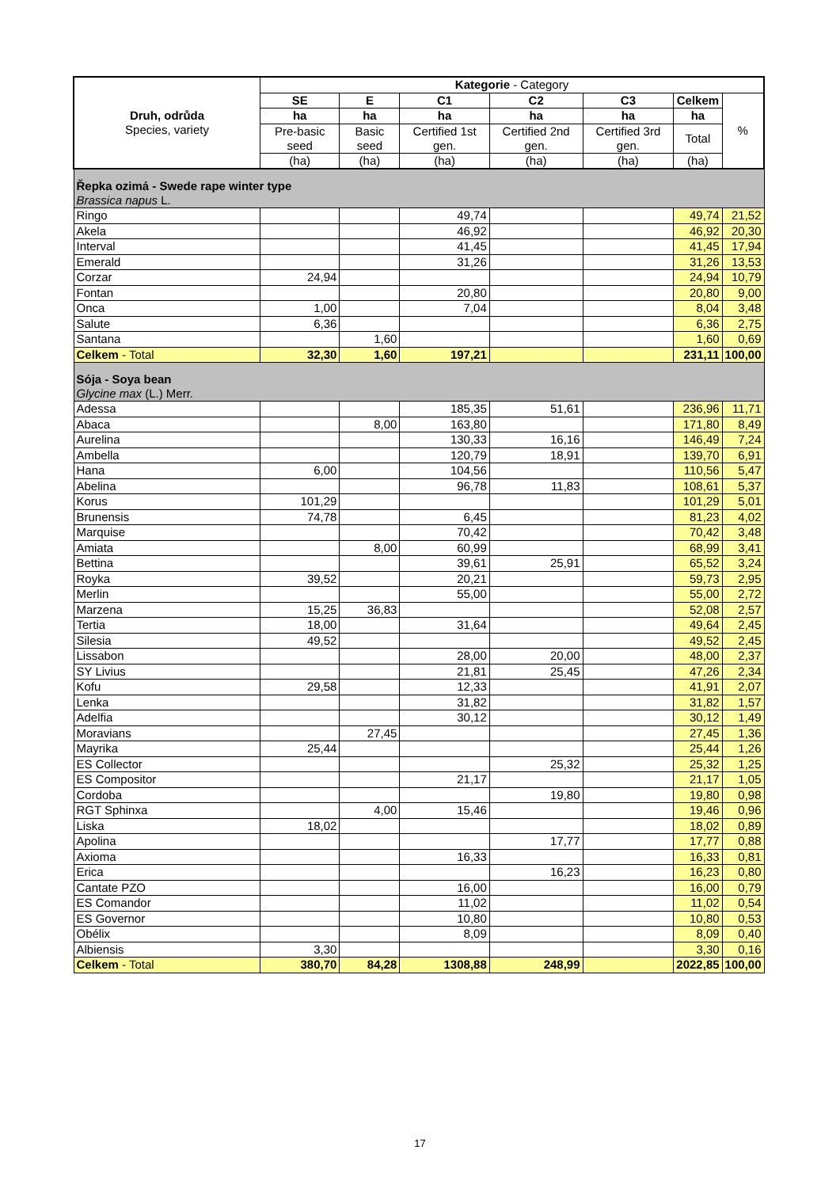| Druh, odrůda Species, variety | Kategorie - Category | | | | | | |
| --- | --- | --- | --- | --- | --- | --- | --- |
| | SE | E | C1 | C2 | C3 | Celkem | % |
| | ha | ha | ha | ha | ha | ha | |
| | Pre-basic seed | Basic seed | Certified 1st gen. | Certified 2nd gen. | Certified 3rd gen. | Total | |
| | (ha) | (ha) | (ha) | (ha) | (ha) | (ha) | |
| Řepka ozimá - Swede rape winter type Brassica napus L. | | | | | | | |
| Ringo | | | 49,74 | | | 49,74 | 21,52 |
| Akela | | | 46,92 | | | 46,92 | 20,30 |
| Interval | | | 41,45 | | | 41,45 | 17,94 |
| Emerald | | | 31,26 | | | 31,26 | 13,53 |
| Corzar | 24,94 | | | | | 24,94 | 10,79 |
| Fontan | | | 20,80 | | | 20,80 | 9,00 |
| Onca | 1,00 | | 7,04 | | | 8,04 | 3,48 |
| Salute | 6,36 | | | | | 6,36 | 2,75 |
| Santana | | 1,60 | | | | 1,60 | 0,69 |
| Celkem - Total | 32,30 | 1,60 | 197,21 | | | 231,11 | 100,00 |
| Sója - Soya bean Glycine max (L.) Merr. | | | | | | | |
| Adessa | | | 185,35 | 51,61 | | 236,96 | 11,71 |
| Abaca | | 8,00 | 163,80 | | | 171,80 | 8,49 |
| Aurelina | | | 130,33 | 16,16 | | 146,49 | 7,24 |
| Ambella | | | 120,79 | 18,91 | | 139,70 | 6,91 |
| Hana | 6,00 | | 104,56 | | | 110,56 | 5,47 |
| Abelina | | | 96,78 | 11,83 | | 108,61 | 5,37 |
| Korus | 101,29 | | | | | 101,29 | 5,01 |
| Brunensis | 74,78 | | 6,45 | | | 81,23 | 4,02 |
| Marquise | | | 70,42 | | | 70,42 | 3,48 |
| Amiata | | 8,00 | 60,99 | | | 68,99 | 3,41 |
| Bettina | | | 39,61 | 25,91 | | 65,52 | 3,24 |
| Royka | 39,52 | | 20,21 | | | 59,73 | 2,95 |
| Merlin | | | 55,00 | | | 55,00 | 2,72 |
| Marzena | 15,25 | 36,83 | | | | 52,08 | 2,57 |
| Tertia | 18,00 | | 31,64 | | | 49,64 | 2,45 |
| Silesia | 49,52 | | | | | 49,52 | 2,45 |
| Lissabon | | | 28,00 | 20,00 | | 48,00 | 2,37 |
| SY Livius | | | 21,81 | 25,45 | | 47,26 | 2,34 |
| Kofu | 29,58 | | 12,33 | | | 41,91 | 2,07 |
| Lenka | | | 31,82 | | | 31,82 | 1,57 |
| Adelfia | | | 30,12 | | | 30,12 | 1,49 |
| Moravians | | 27,45 | | | | 27,45 | 1,36 |
| Mayrika | 25,44 | | | | | 25,44 | 1,26 |
| ES Collector | | | | 25,32 | | 25,32 | 1,25 |
| ES Compositor | | | 21,17 | | | 21,17 | 1,05 |
| Cordoba | | | | 19,80 | | 19,80 | 0,98 |
| RGT Sphinxa | | 4,00 | 15,46 | | | 19,46 | 0,96 |
| Liska | 18,02 | | | | | 18,02 | 0,89 |
| Apolina | | | | 17,77 | | 17,77 | 0,88 |
| Axioma | | | 16,33 | | | 16,33 | 0,81 |
| Erica | | | | 16,23 | | 16,23 | 0,80 |
| Cantate PZO | | | 16,00 | | | 16,00 | 0,79 |
| ES Comandor | | | 11,02 | | | 11,02 | 0,54 |
| ES Governor | | | 10,80 | | | 10,80 | 0,53 |
| Obélix | | | 8,09 | | | 8,09 | 0,40 |
| Albiensis | 3,30 | | | | | 3,30 | 0,16 |
| Celkem - Total | 380,70 | 84,28 | 1308,88 | 248,99 | | 2022,85 | 100,00 |
17